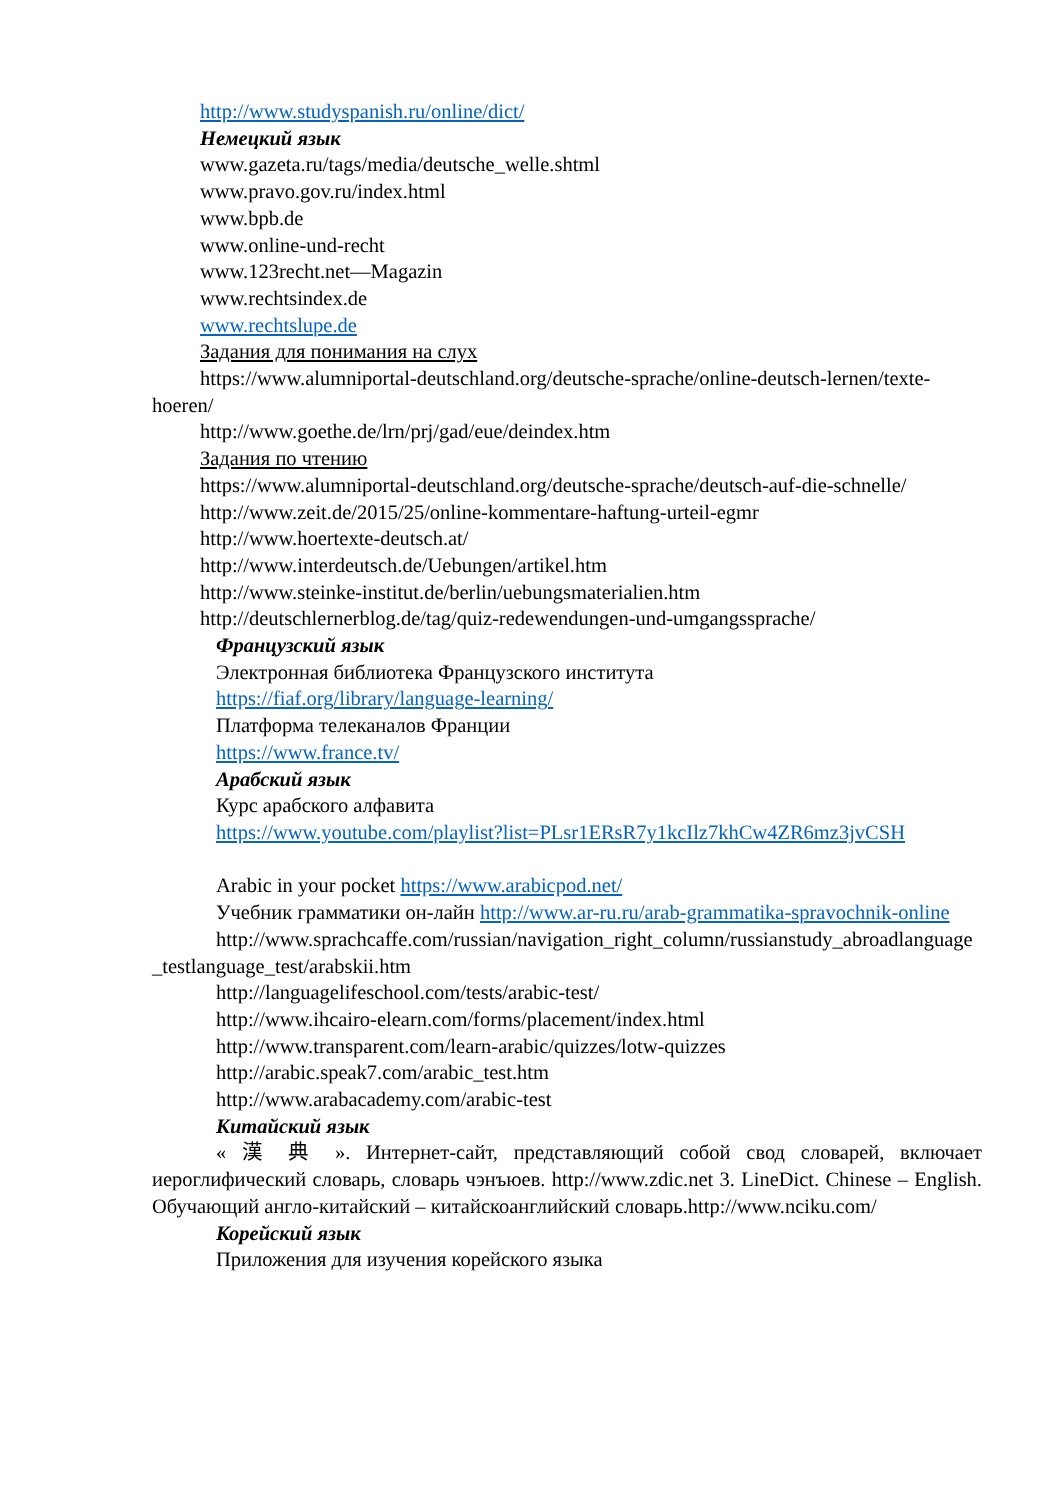http://www.studyspanish.ru/online/dict/
Немецкий язык
www.gazeta.ru/tags/media/deutsche_welle.shtml
www.pravo.gov.ru/index.html
www.bpb.de
www.online-und-recht
www.123recht.net—Magazin
www.rechtsindex.de
www.rechtslupe.de
Задания для понимания на слух
https://www.alumniportal-deutschland.org/deutsche-sprache/online-deutsch-lernen/texte-hoeren/
http://www.goethe.de/lrn/prj/gad/eue/deindex.htm
Задания по чтению
https://www.alumniportal-deutschland.org/deutsche-sprache/deutsch-auf-die-schnelle/
http://www.zeit.de/2015/25/online-kommentare-haftung-urteil-egmr
http://www.hoertexte-deutsch.at/
http://www.interdeutsch.de/Uebungen/artikel.htm
http://www.steinke-institut.de/berlin/uebungsmaterialien.htm
http://deutschlernerblog.de/tag/quiz-redewendungen-und-umgangssprache/
Французский язык
Электронная библиотека Французского института
https://fiaf.org/library/language-learning/
Платформа телеканалов Франции
https://www.france.tv/
Арабский язык
Курс арабского алфавита
https://www.youtube.com/playlist?list=PLsr1ERsR7y1kcIlz7khCw4ZR6mz3jvCSH
Arabic in your pocket https://www.arabicpod.net/
Учебник грамматики он-лайн http://www.ar-ru.ru/arab-grammatika-spravochnik-online
http://www.sprachcaffe.com/russian/navigation_right_column/russianstudy_abroadlanguage_testlanguage_test/arabskii.htm
http://languagelifeschool.com/tests/arabic-test/
http://www.ihcairo-elearn.com/forms/placement/index.html
http://www.transparent.com/learn-arabic/quizzes/lotw-quizzes
http://arabic.speak7.com/arabic_test.htm
http://www.arabacademy.com/arabic-test
Китайский язык
« 漢 典 ». Интернет-сайт, представляющий собой свод словарей, включает иероглифический словарь, словарь чэнъюев. http://www.zdic.net 3. LineDict. Chinese – English. Обучающий англо-китайский – китайскоанглийский словарь.http://www.nciku.com/
Корейский язык
Приложения для изучения корейского языка